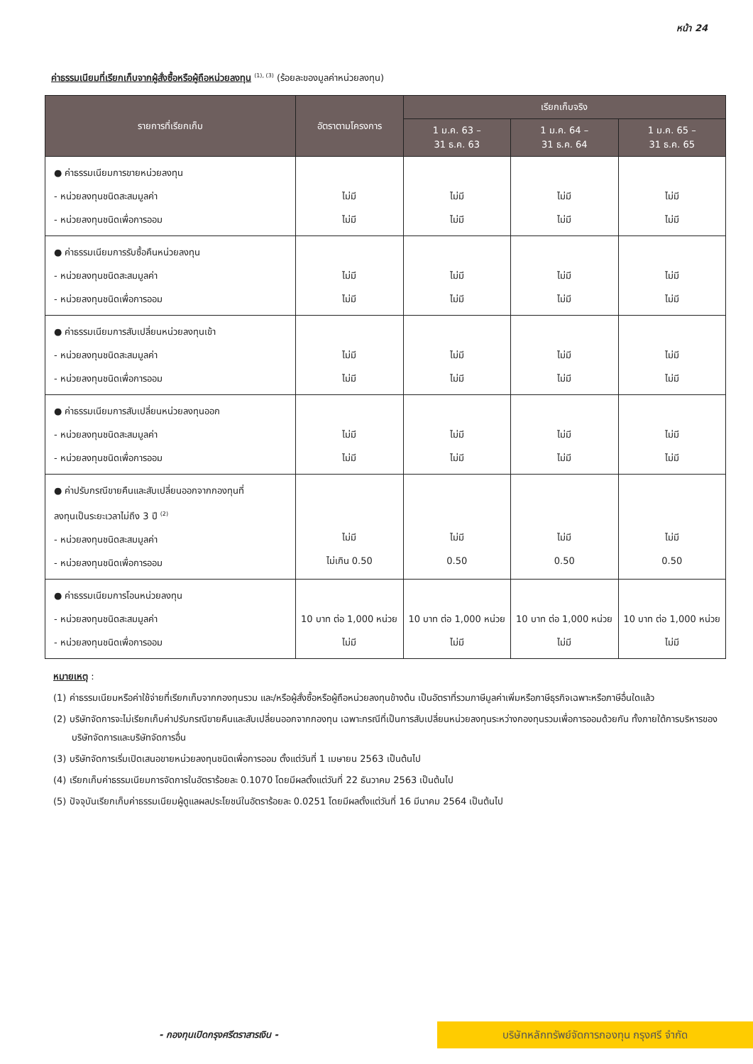หน้า 24
ค่าธรรมเนียมที่เรียกเก็บจากผู้สั่งซื้อหรือผู้ถือหน่วยลงทุน <sup>(1), (3)</sup> (ร้อยละของมูลค่าหน่วยลงทุน)
| รายการที่เรียกเก็บ | อัตราตามโครงการ | เรียกเก็บจริง | | |
| --- | --- | --- | --- | --- |
| | | 1 ม.ค. 63 – 31 ธ.ค. 63 | 1 ม.ค. 64 – 31 ธ.ค. 64 | 1 ม.ค. 65 – 31 ธ.ค. 65 |
| ● ค่าธรรมเนียมการขายหน่วยลงทุน - หน่วยลงทุนชนิดสะสมมูลค่า - หน่วยลงทุนชนิดเพื่อการออม | ไม่มี ไม่มี | ไม่มี ไม่มี | ไม่มี ไม่มี | ไม่มี ไม่มี |
| ● ค่าธรรมเนียมการรับซื้อคืนหน่วยลงทุน - หน่วยลงทุนชนิดสะสมมูลค่า - หน่วยลงทุนชนิดเพื่อการออม | ไม่มี ไม่มี | ไม่มี ไม่มี | ไม่มี ไม่มี | ไม่มี ไม่มี |
| ● ค่าธรรมเนียมการสับเปลี่ยนหน่วยลงทุนเข้า - หน่วยลงทุนชนิดสะสมมูลค่า - หน่วยลงทุนชนิดเพื่อการออม | ไม่มี ไม่มี | ไม่มี ไม่มี | ไม่มี ไม่มี | ไม่มี ไม่มี |
| ● ค่าธรรมเนียมการสับเปลี่ยนหน่วยลงทุนออก - หน่วยลงทุนชนิดสะสมมูลค่า - หน่วยลงทุนชนิดเพื่อการออม | ไม่มี ไม่มี | ไม่มี ไม่มี | ไม่มี ไม่มี | ไม่มี ไม่มี |
| ● ค่าปรับกรณีขายคืนและสับเปลี่ยนออกจากกองทุนที่ ลงทุนเป็นระยะเวลาไม่ถึง 3 ปี <sup>(2)</sup> - หน่วยลงทุนชนิดสะสมมูลค่า - หน่วยลงทุนชนิดเพื่อการออม | ไม่มี ไม่เกิน 0.50 | ไม่มี 0.50 | ไม่มี 0.50 | ไม่มี 0.50 |
| ● ค่าธรรมเนียมการโอนหน่วยลงทุน - หน่วยลงทุนชนิดสะสมมูลค่า - หน่วยลงทุนชนิดเพื่อการออม | 10 บาท ต่อ 1,000 หน่วย ไม่มี | 10 บาท ต่อ 1,000 หน่วย ไม่มี | 10 บาท ต่อ 1,000 หน่วย ไม่มี | 10 บาท ต่อ 1,000 หน่วย ไม่มี |
หมายเหตุ :
(1) ค่าธรรมเนียมหรือค่าใช้จ่ายที่เรียกเก็บจากกองทุนรวม และ/หรือผู้สั่งซื้อหรือผู้ถือหน่วยลงทุนข้างต้น เป็นอัตราที่รวมภาษีมูลค่าเพิ่มหรือภาษีธุรกิจเฉพาะหรือภาษีอื่นใดแล้ว
(2) บริษัทจัดการจะไม่เรียกเก็บค่าปรับกรณีขายคืนและสับเปลี่ยนออกจากกองทุน เฉพาะกรณีที่เป็นการสับเปลี่ยนหน่วยลงทุนระหว่างกองทุนรวมเพื่อการออมด้วยกัน ทั้งภายใต้การบริหารของบริษัทจัดการและบริษัทจัดการอื่น
(3) บริษัทจัดการเริ่มเปิดเสนอขายหน่วยลงทุนชนิดเพื่อการออม ตั้งแต่วันที่ 1 เมษายน 2563 เป็นต้นไป
(4) เรียกเก็บค่าธรรมเนียมการจัดการในอัตราร้อยละ 0.1070 โดยมีผลตั้งแต่วันที่ 22 ธันวาคม 2563 เป็นต้นไป
(5) ปัจจุบันเรียกเก็บค่าธรรมเนียมผู้ดูแลผลประโยชน์ในอัตราร้อยละ 0.0251 โดยมีผลตั้งแต่วันที่ 16 มีนาคม 2564 เป็นต้นไป
- กองทุนเปิดกรุงศรีตราสารเงิน -
บริษัทหลักทรัพย์จัดการกองทุน กรุงศรี จำกัด